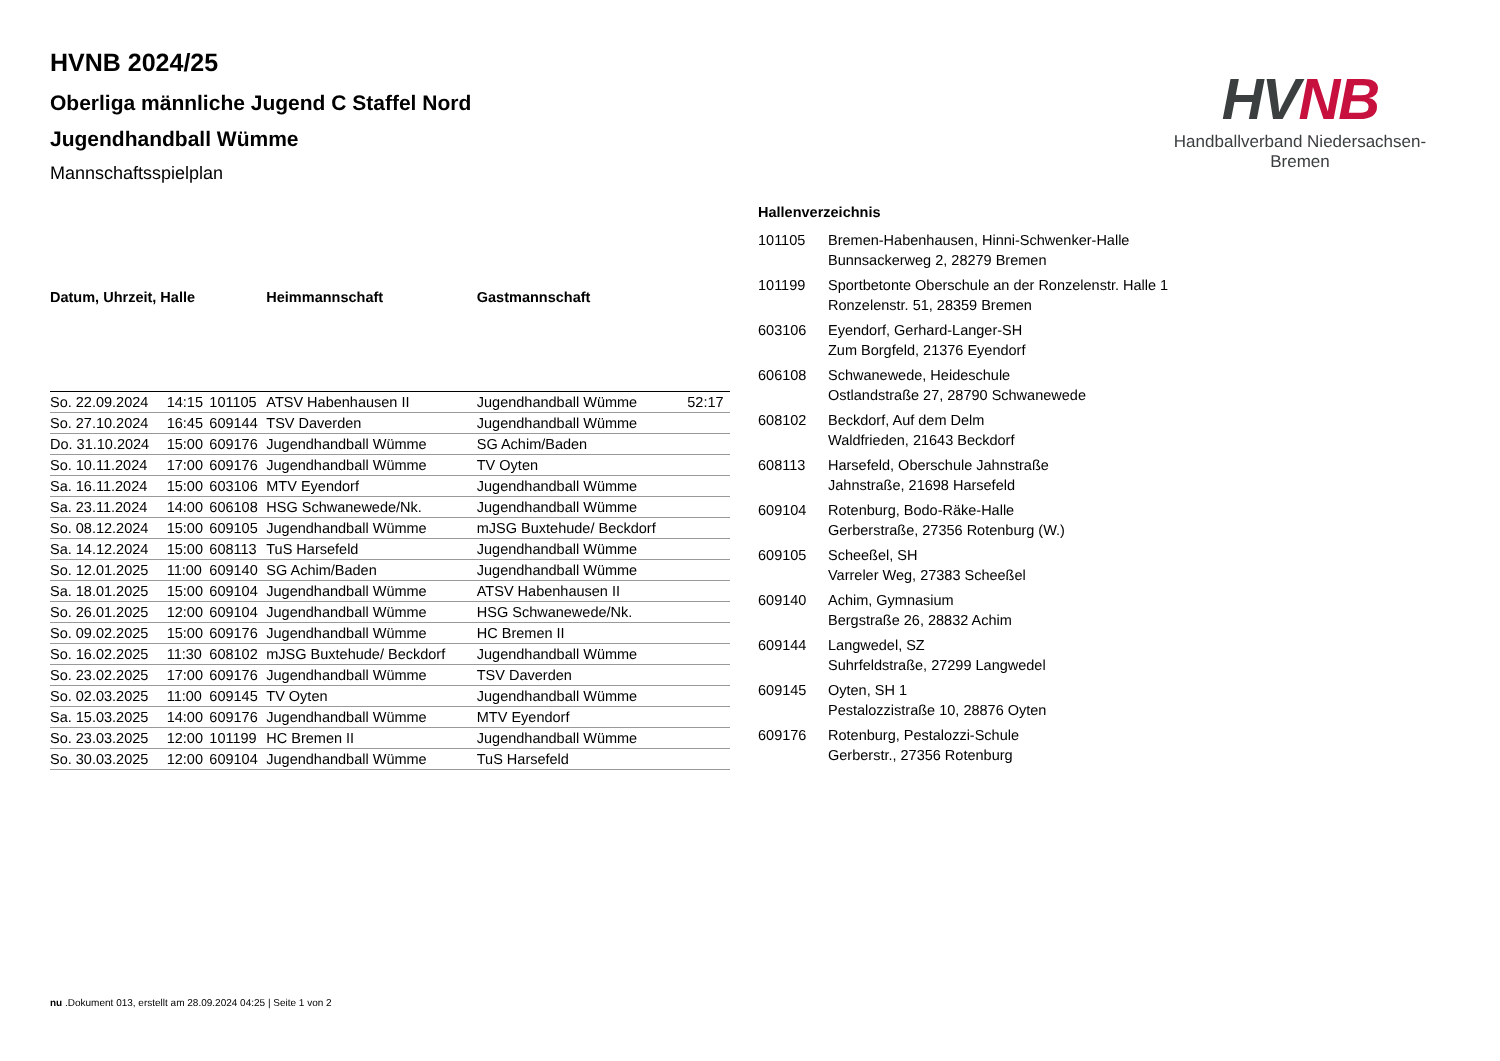HVNB
Handballverband Niedersachsen-Bremen
HVNB 2024/25
Oberliga männliche Jugend C Staffel Nord
Jugendhandball Wümme
Mannschaftsspielplan
| Datum, Uhrzeit, Halle | | | Heimmannschaft | Gastmannschaft | |
| --- | --- | --- | --- | --- | --- |
| So. 22.09.2024 | 14:15 | 101105 | ATSV Habenhausen II | Jugendhandball Wümme | 52:17 |
| So. 27.10.2024 | 16:45 | 609144 | TSV Daverden | Jugendhandball Wümme | |
| Do. 31.10.2024 | 15:00 | 609176 | Jugendhandball Wümme | SG Achim/Baden | |
| So. 10.11.2024 | 17:00 | 609176 | Jugendhandball Wümme | TV Oyten | |
| Sa. 16.11.2024 | 15:00 | 603106 | MTV Eyendorf | Jugendhandball Wümme | |
| Sa. 23.11.2024 | 14:00 | 606108 | HSG Schwanewede/Nk. | Jugendhandball Wümme | |
| So. 08.12.2024 | 15:00 | 609105 | Jugendhandball Wümme | mJSG Buxtehude/ Beckdorf | |
| Sa. 14.12.2024 | 15:00 | 608113 | TuS Harsefeld | Jugendhandball Wümme | |
| So. 12.01.2025 | 11:00 | 609140 | SG Achim/Baden | Jugendhandball Wümme | |
| Sa. 18.01.2025 | 15:00 | 609104 | Jugendhandball Wümme | ATSV Habenhausen II | |
| So. 26.01.2025 | 12:00 | 609104 | Jugendhandball Wümme | HSG Schwanewede/Nk. | |
| So. 09.02.2025 | 15:00 | 609176 | Jugendhandball Wümme | HC Bremen II | |
| So. 16.02.2025 | 11:30 | 608102 | mJSG Buxtehude/ Beckdorf | Jugendhandball Wümme | |
| So. 23.02.2025 | 17:00 | 609176 | Jugendhandball Wümme | TSV Daverden | |
| So. 02.03.2025 | 11:00 | 609145 | TV Oyten | Jugendhandball Wümme | |
| Sa. 15.03.2025 | 14:00 | 609176 | Jugendhandball Wümme | MTV Eyendorf | |
| So. 23.03.2025 | 12:00 | 101199 | HC Bremen II | Jugendhandball Wümme | |
| So. 30.03.2025 | 12:00 | 609104 | Jugendhandball Wümme | TuS Harsefeld | |
Hallenverzeichnis
| 101105 | Bremen-Habenhausen, Hinni-Schwenker-Halle Bunnsackerweg 2, 28279 Bremen |
| 101199 | Sportbetonte Oberschule an der Ronzelenstr. Halle 1 Ronzelenstr. 51, 28359 Bremen |
| 603106 | Eyendorf, Gerhard-Langer-SH Zum Borgfeld, 21376 Eyendorf |
| 606108 | Schwanewede, Heideschule Ostlandstraße 27, 28790 Schwanewede |
| 608102 | Beckdorf, Auf dem Delm Waldfrieden, 21643 Beckdorf |
| 608113 | Harsefeld, Oberschule Jahnstraße Jahnstraße, 21698 Harsefeld |
| 609104 | Rotenburg, Bodo-Räke-Halle Gerberstraße, 27356 Rotenburg (W.) |
| 609105 | Scheeßel, SH Varreler Weg, 27383 Scheeßel |
| 609140 | Achim, Gymnasium Bergstraße 26, 28832 Achim |
| 609144 | Langwedel, SZ Suhrfeldstraße, 27299 Langwedel |
| 609145 | Oyten, SH 1 Pestalozzistraße 10, 28876 Oyten |
| 609176 | Rotenburg, Pestalozzi-Schule Gerberstr., 27356 Rotenburg |
nu .Dokument 013, erstellt am 28.09.2024 04:25 | Seite 1 von 2